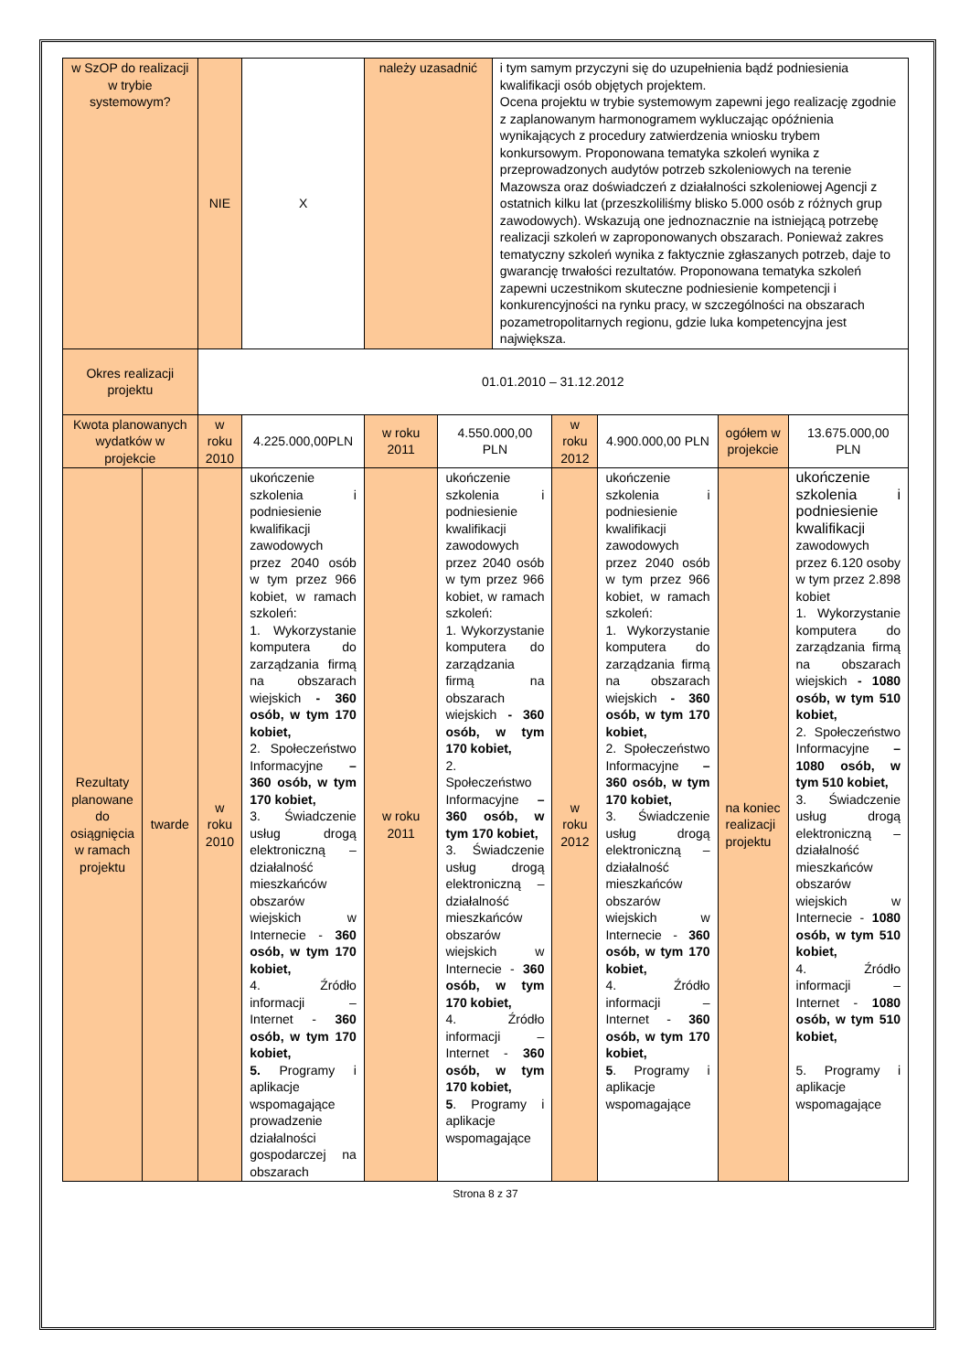| w SzOP do realizacji w trybie systemowym? | | NIE | X | należy uzasadnić | | i tym samym przyczyni się do uzupełnienia bądź podniesienia kwalifikacji osób objętych projektem. Ocena projektu w trybie systemowym zapewni jego realizację zgodnie z zaplanowanym harmonogramem wykluczając opóźnienia wynikających z procedury zatwierdzenia wniosku trybem konkursowym. Proponowana tematyka szkoleń wynika z przeprowadzonych audytów potrzeb szkoleniowych na terenie Mazowsza oraz doświadczeń z działalności szkoleniowej Agencji z ostatnich kilku lat (przeszkoliliśmy blisko 5.000 osób z różnych grup zawodowych). Wskazują one jednoznacznie na istniejącą potrzebę realizacji szkoleń w zaproponowanych obszarach. Ponieważ zakres tematyczny szkoleń wynika z faktycznie zgłaszanych potrzeb, daje to gwarancję trwałości rezultatów. Proponowana tematyka szkoleń zapewni uczestnikom skuteczne podniesienie kompetencji i konkurencyjności na rynku pracy, w szczególności na obszarach pozametropolitarnych regionu, gdzie luka kompetencyjna jest największa. | | | | |
| Okres realizacji projektu | | 01.01.2010 – 31.12.2012 | | | | | | | | |
| Kwota planowanych wydatków w projekcie | | w roku 2010 | 4.225.000,00PLN | w roku 2011 | 4.550.000,00 PLN | | w roku 2012 | 4.900.000,00 PLN | ogółem w projekcie | 13.675.000,00 PLN |
| Rezultaty planowane do osiągnięcia w ramach projektu | twarde | w roku 2010 | ukończenie szkolenia i podniesienie kwalifikacji zawodowych przez 2040 osób w tym przez 966 kobiet, w ramach szkoleń: 1. Wykorzystanie komputera do zarządzania firmą na obszarach wiejskich - 360 osób, w tym 170 kobiet, 2. Społeczeństwo Informacyjne – 360 osób, w tym 170 kobiet, 3. Świadczenie usług drogą elektroniczną –działalność mieszkańców obszarów wiejskich w Internecie - 360 osób, w tym 170 kobiet, 4. Źródło informacji – Internet - 360 osób, w tym 170 kobiet, 5. Programy i aplikacje wspomagające prowadzenie działalności gospodarczej na obszarach | w roku 2011 | ukończenie szkolenia i podniesienie kwalifikacji zawodowych przez 2040 osób w tym przez 966 kobiet, w ramach szkoleń: 1. Wykorzystanie komputera do zarządzania firmą na obszarach wiejskich - 360 osób, w tym 170 kobiet, 2. Społeczeństwo Informacyjne – 360 osób, w tym 170 kobiet, 3. Świadczenie usług drogą elektroniczną –działalność mieszkańców obszarów wiejskich w Internecie - 360 osób, w tym 170 kobiet, 4. Źródło informacji – Internet - 360 osób, w tym 170 kobiet, 5 . Programy i aplikacje wspomagające | | w roku 2012 | ukończenie szkolenia i podniesienie kwalifikacji zawodowych przez 2040 osób w tym przez 966 kobiet, w ramach szkoleń: 1. Wykorzystanie komputera do zarządzania firmą na obszarach wiejskich - 360 osób, w tym 170 kobiet, 2. Społeczeństwo Informacyjne – 360 osób, w tym 170 kobiet, 3. Świadczenie usług drogą elektroniczną –działalność mieszkańców obszarów wiejskich w Internecie - 360 osób, w tym 170 kobiet, 4. Źródło informacji – Internet - 360 osób, w tym 170 kobiet, 5 . Programy i aplikacje wspomagające | na koniec realizacji projektu | ukończenie szkolenia i podniesienie kwalifikacji zawodowych przez 6.120 osoby w tym przez 2.898 kobiet 1. Wykorzystanie komputera do zarządzania firmą na obszarach wiejskich - 1080 osób, w tym 510 kobiet, 2. Społeczeństwo Informacyjne – 1080 osób, w tym 510 kobiet, 3. Świadczenie usług drogą elektroniczną –działalność mieszkańców obszarów wiejskich w Internecie - 1080 osób, w tym 510 kobiet, 4. Źródło informacji – Internet - 1080 osób, w tym 510 kobiet, 5. Programy i aplikacje wspomagające |
Strona 8 z 37